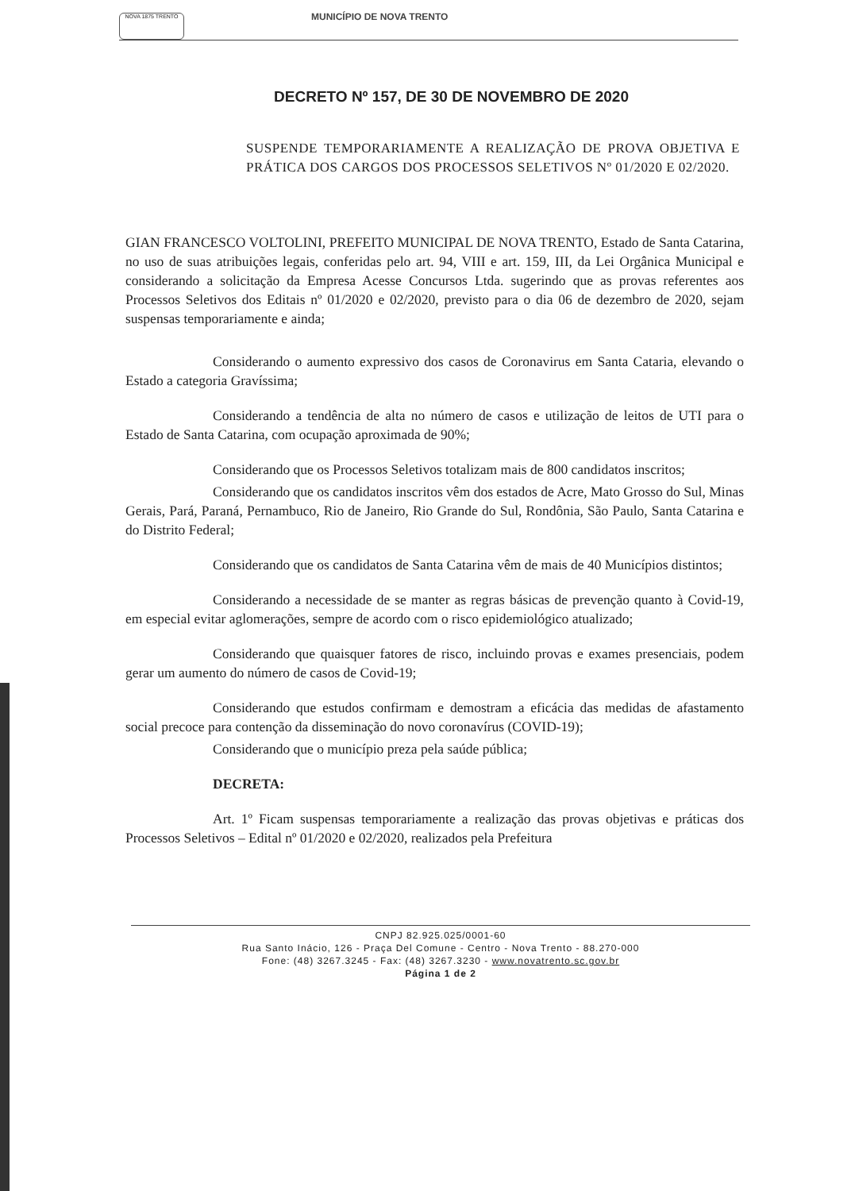NOVA 1875 TRENTO
MUNICÍPIO DE NOVA TRENTO
DECRETO Nº 157, DE 30 DE NOVEMBRO DE 2020
SUSPENDE TEMPORARIAMENTE A REALIZAÇÃO DE PROVA OBJETIVA E PRÁTICA DOS CARGOS DOS PROCESSOS SELETIVOS Nº 01/2020 E 02/2020.
GIAN FRANCESCO VOLTOLINI, PREFEITO MUNICIPAL DE NOVA TRENTO, Estado de Santa Catarina, no uso de suas atribuições legais, conferidas pelo art. 94, VIII e art. 159, III, da Lei Orgânica Municipal e considerando a solicitação da Empresa Acesse Concursos Ltda. sugerindo que as provas referentes aos Processos Seletivos dos Editais nº 01/2020 e 02/2020, previsto para o dia 06 de dezembro de 2020, sejam suspensas temporariamente e ainda;
Considerando o aumento expressivo dos casos de Coronavirus em Santa Cataria, elevando o Estado a categoria Gravíssima;
Considerando a tendência de alta no número de casos e utilização de leitos de UTI para o Estado de Santa Catarina, com ocupação aproximada de 90%;
Considerando que os Processos Seletivos totalizam mais de 800 candidatos inscritos;
Considerando que os candidatos inscritos vêm dos estados de Acre, Mato Grosso do Sul, Minas Gerais, Pará, Paraná, Pernambuco, Rio de Janeiro, Rio Grande do Sul, Rondônia, São Paulo, Santa Catarina e do Distrito Federal;
Considerando que os candidatos de Santa Catarina vêm de mais de 40 Municípios distintos;
Considerando a necessidade de se manter as regras básicas de prevenção quanto à Covid-19, em especial evitar aglomerações, sempre de acordo com o risco epidemiológico atualizado;
Considerando que quaisquer fatores de risco, incluindo provas e exames presenciais, podem gerar um aumento do número de casos de Covid-19;
Considerando que estudos confirmam e demostram a eficácia das medidas de afastamento social precoce para contenção da disseminação do novo coronavírus (COVID-19);
Considerando que o município preza pela saúde pública;
DECRETA:
Art. 1º Ficam suspensas temporariamente a realização das provas objetivas e práticas dos Processos Seletivos – Edital nº 01/2020 e 02/2020, realizados pela Prefeitura
CNPJ 82.925.025/0001-60
Rua Santo Inácio, 126 - Praça Del Comune - Centro - Nova Trento - 88.270-000
Fone: (48) 3267.3245 - Fax: (48) 3267.3230 - www.novatrento.sc.gov.br
Página 1 de 2